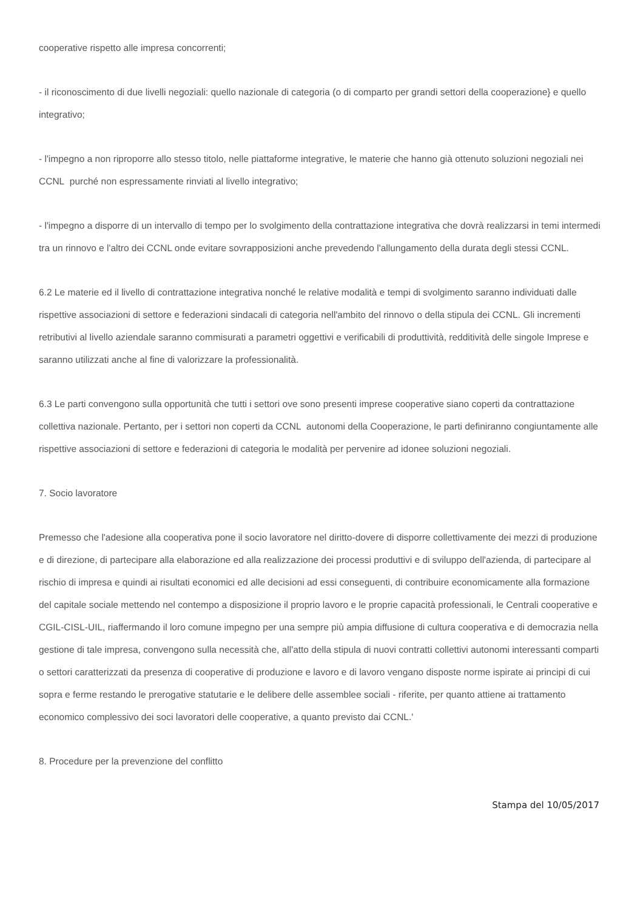cooperative rispetto alle impresa concorrenti;
- il riconoscimento di due livelli negoziali: quello nazionale di categoria (o di comparto per grandi settori della cooperazione} e quello integrativo;
- l'impegno a non riproporre allo stesso titolo, nelle piattaforme integrative, le materie che hanno già ottenuto soluzioni negoziali nei CCNL purché non espressamente rinviati al livello integrativo;
- l'impegno a disporre di un intervallo di tempo per lo svolgimento della contrattazione integrativa che dovrà realizzarsi in temi intermedi tra un rinnovo e l'altro dei CCNL onde evitare sovrapposizioni anche prevedendo l'allungamento della durata degli stessi CCNL.
6.2 Le materie ed il livello di contrattazione integrativa nonché le relative modalità e tempi di svolgimento saranno individuati dalle rispettive associazioni di settore e federazioni sindacali di categoria nell'ambito del rinnovo o della stipula dei CCNL. Gli incrementi retributivi al livello aziendale saranno commisurati a parametri oggettivi e verificabili di produttività, redditività delle singole Imprese e saranno utilizzati anche al fine di valorizzare la professionalità.
6.3 Le parti convengono sulla opportunità che tutti i settori ove sono presenti imprese cooperative siano coperti da contrattazione collettiva nazionale. Pertanto, per i settori non coperti da CCNL autonomi della Cooperazione, le parti definiranno congiuntamente alle rispettive associazioni di settore e federazioni di categoria le modalità per pervenire ad idonee soluzioni negoziali.
7. Socio lavoratore
Premesso che l'adesione alla cooperativa pone il socio lavoratore nel diritto-dovere di disporre collettivamente dei mezzi di produzione e di direzione, di partecipare alla elaborazione ed alla realizzazione dei processi produttivi e di sviluppo dell'azienda, di partecipare al rischio di impresa e quindi ai risultati economici ed alle decisioni ad essi conseguenti, di contribuire economicamente alla formazione del capitale sociale mettendo nel contempo a disposizione il proprio lavoro e le proprie capacità professionali, le Centrali cooperative e CGIL-CISL-UIL, riaffermando il loro comune impegno per una sempre più ampia diffusione di cultura cooperativa e di democrazia nella gestione di tale impresa, convengono sulla necessità che, all'atto della stipula di nuovi contratti collettivi autonomi interessanti comparti o settori caratterizzati da presenza di cooperative di produzione e lavoro e di lavoro vengano disposte norme ispirate ai principi di cui sopra e ferme restando le prerogative statutarie e le delibere delle assemblee sociali - riferite, per quanto attiene ai trattamento economico complessivo dei soci lavoratori delle cooperative, a quanto previsto dai CCNL.'
8. Procedure per la prevenzione del conflitto
Stampa del 10/05/2017